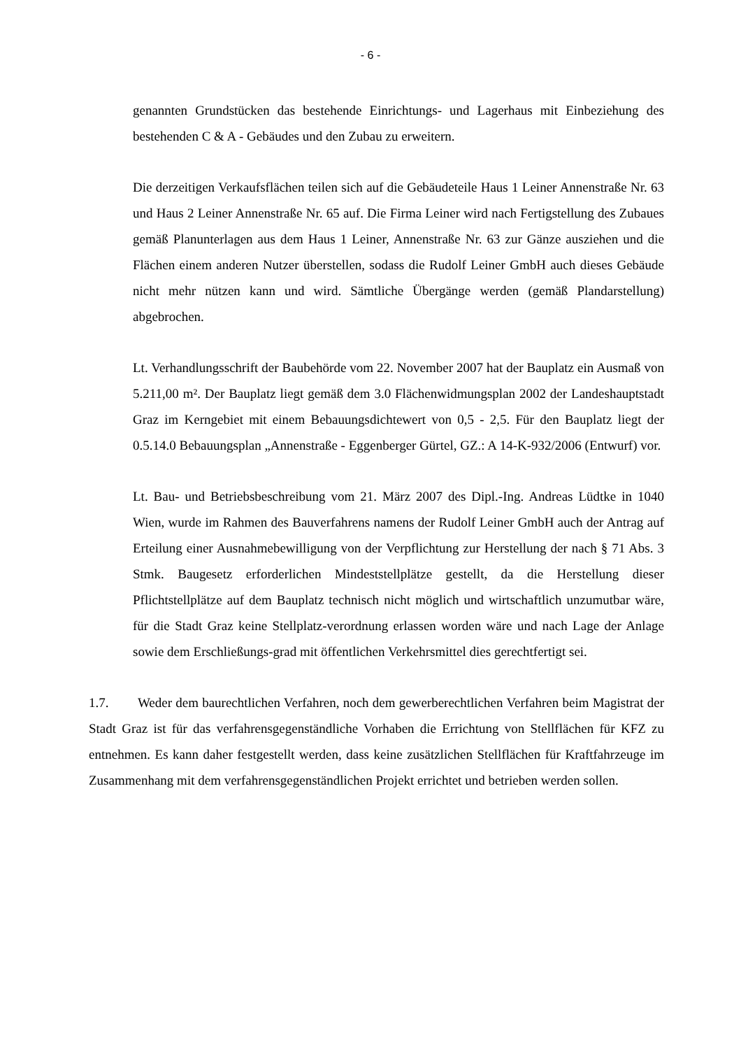- 6 -
genannten Grundstücken das bestehende Einrichtungs- und Lagerhaus mit Einbeziehung des bestehenden C & A - Gebäudes und den Zubau zu erweitern.
Die derzeitigen Verkaufsflächen teilen sich auf die Gebäudeteile Haus 1 Leiner Annenstraße Nr. 63 und Haus 2 Leiner Annenstraße Nr. 65 auf. Die Firma Leiner wird nach Fertigstellung des Zubaues gemäß Planunterlagen aus dem Haus 1 Leiner, Annenstraße Nr. 63 zur Gänze ausziehen und die Flächen einem anderen Nutzer überstellen, sodass die Rudolf Leiner GmbH auch dieses Gebäude nicht mehr nützen kann und wird. Sämtliche Übergänge werden (gemäß Plandarstellung) abgebrochen.
Lt. Verhandlungsschrift der Baubehörde vom 22. November 2007 hat der Bauplatz ein Ausmaß von 5.211,00 m². Der Bauplatz liegt gemäß dem 3.0 Flächenwidmungsplan 2002 der Landeshauptstadt Graz im Kerngebiet mit einem Bebauungsdichtewert von 0,5 - 2,5. Für den Bauplatz liegt der 0.5.14.0 Bebauungsplan „Annenstraße - Eggenberger Gürtel, GZ.: A 14-K-932/2006 (Entwurf) vor.
Lt. Bau- und Betriebsbeschreibung vom 21. März 2007 des Dipl.-Ing. Andreas Lüdtke in 1040 Wien, wurde im Rahmen des Bauverfahrens namens der Rudolf Leiner GmbH auch der Antrag auf Erteilung einer Ausnahmebewilligung von der Verpflichtung zur Herstellung der nach § 71 Abs. 3 Stmk. Baugesetz erforderlichen Mindeststellplätze gestellt, da die Herstellung dieser Pflichtstellplätze auf dem Bauplatz technisch nicht möglich und wirtschaftlich unzumutbar wäre, für die Stadt Graz keine Stellplatz-verordnung erlassen worden wäre und nach Lage der Anlage sowie dem Erschließungs-grad mit öffentlichen Verkehrsmittel dies gerechtfertigt sei.
1.7. Weder dem baurechtlichen Verfahren, noch dem gewerberechtlichen Verfahren beim Magistrat der Stadt Graz ist für das verfahrensgegenständliche Vorhaben die Errichtung von Stellflächen für KFZ zu entnehmen. Es kann daher festgestellt werden, dass keine zusätzlichen Stellflächen für Kraftfahrzeuge im Zusammenhang mit dem verfahrensgegenständlichen Projekt errichtet und betrieben werden sollen.